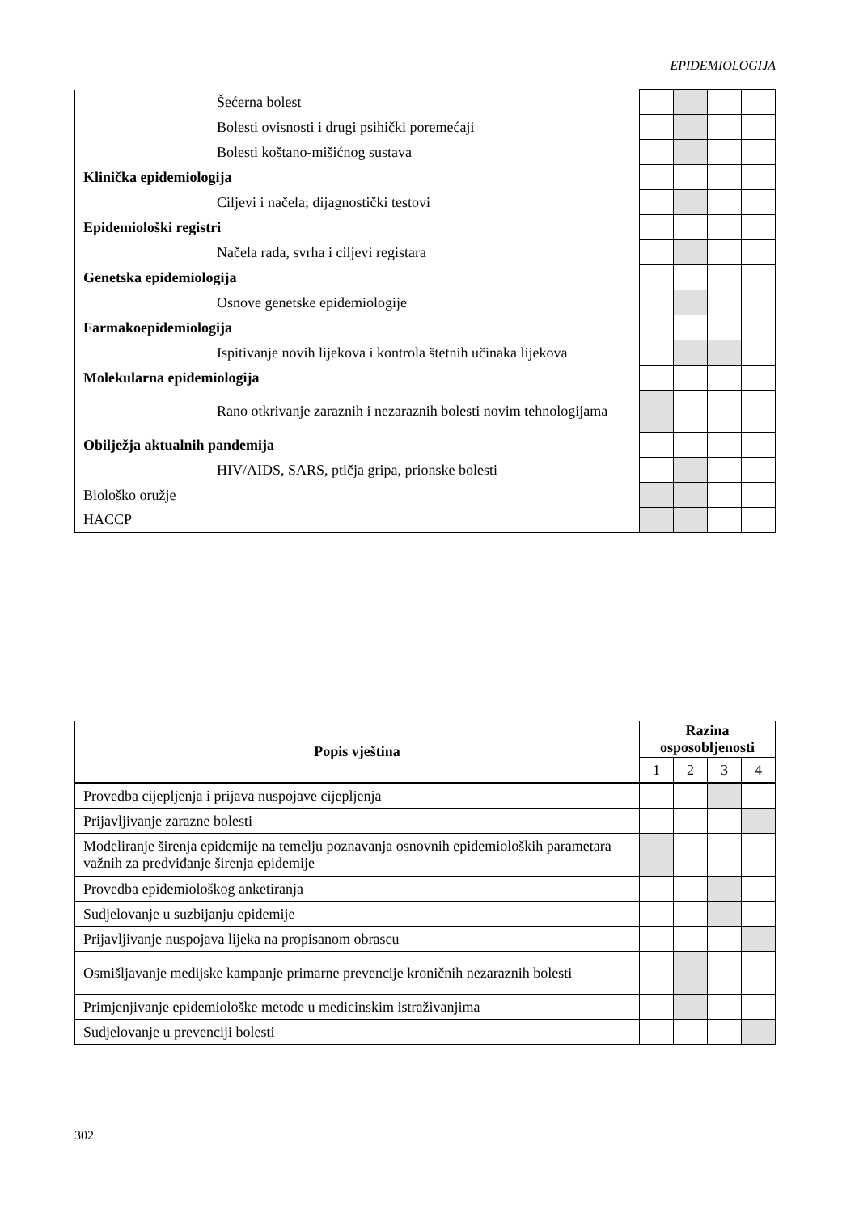EPIDEMIOLOGIJA
| Šećerna bolest | | | | |
| Bolesti ovisnosti i drugi psihički poremećaji | | | | |
| Bolesti koštano-mišićnog sustava | | | | |
| Klinička epidemiologija | | | | |
| Ciljevi i načela; dijagnostički testovi | | | | |
| Epidemiološki registri | | | | |
| Načela rada, svrha i ciljevi registara | | | | |
| Genetska epidemiologija | | | | |
| Osnove genetske epidemiologije | | | | |
| Farmakoepidemiologija | | | | |
| Ispitivanje novih lijekova i kontrola štetnih učinaka lijekova | | | | |
| Molekularna epidemiologija | | | | |
| Rano otkrivanje zaraznih i nezaraznih bolesti novim tehnologijama | | | | |
| Obilježja aktualnih pandemija | | | | |
| HIV/AIDS, SARS, ptičja gripa, prionske bolesti | | | | |
| Biološko oružje | | | | |
| HACCP | | | | |
| Popis vještina | Razina osposobljenosti | | | |
| --- | --- | --- | --- | --- |
| | 1 | 2 | 3 | 4 |
| Provedba cijepljenja i prijava nuspojave cijepljenja | | | | |
| Prijavljivanje zarazne bolesti | | | | |
| Modeliranje širenja epidemije na temelju poznavanja osnovnih epidemioloških parametara važnih za predviđanje širenja epidemije | | | | |
| Provedba epidemiološkog anketiranja | | | | |
| Sudjelovanje u suzbijanju epidemije | | | | |
| Prijavljivanje nuspojava lijeka na propisanom obrascu | | | | |
| Osmišljavanje medijske kampanje primarne prevencije kroničnih nezaraznih bolesti | | | | |
| Primjenjivanje epidemiološke metode u medicinskim istraživanjima | | | | |
| Sudjelovanje u prevenciji bolesti | | | | |
302